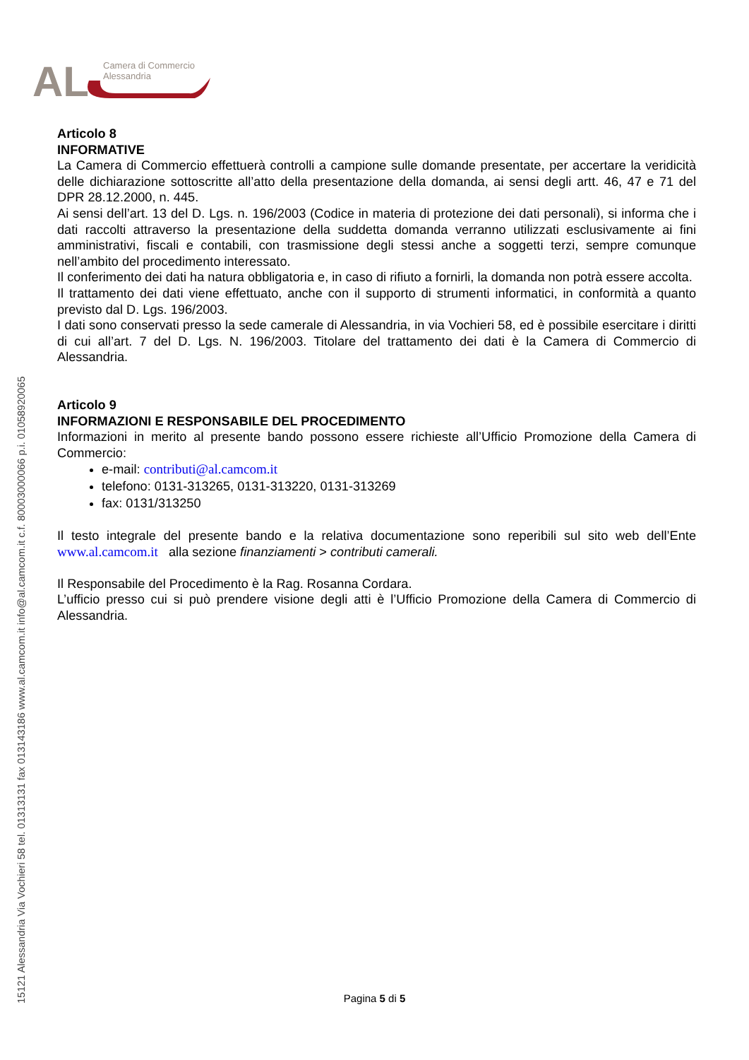AL
Camera di Commercio
Alessandria
15121 Alessandria Via Vochieri 58 tel. 01313131 fax 013143186 www.al.camcom.it info@al.camcom.it c.f. 80003000066 p.i. 01058920065
Articolo 8
INFORMATIVE
La Camera di Commercio effettuerà controlli a campione sulle domande presentate, per accertare la veridicità delle dichiarazione sottoscritte all’atto della presentazione della domanda, ai sensi degli artt. 46, 47 e 71 del DPR 28.12.2000, n. 445.
Ai sensi dell’art. 13 del D. Lgs. n. 196/2003 (Codice in materia di protezione dei dati personali), si informa che i dati raccolti attraverso la presentazione della suddetta domanda verranno utilizzati esclusivamente ai fini amministrativi, fiscali e contabili, con trasmissione degli stessi anche a soggetti terzi, sempre comunque nell’ambito del procedimento interessato.
Il conferimento dei dati ha natura obbligatoria e, in caso di rifiuto a fornirli, la domanda non potrà essere accolta.
Il trattamento dei dati viene effettuato, anche con il supporto di strumenti informatici, in conformità a quanto previsto dal D. Lgs. 196/2003.
I dati sono conservati presso la sede camerale di Alessandria, in via Vochieri 58, ed è possibile esercitare i diritti di cui all’art. 7 del D. Lgs. N. 196/2003. Titolare del trattamento dei dati è la Camera di Commercio di Alessandria.
Articolo 9
INFORMAZIONI E RESPONSABILE DEL PROCEDIMENTO
Informazioni in merito al presente bando possono essere richieste all’Ufficio Promozione della Camera di Commercio:
e-mail: contributi@al.camcom.it
telefono: 0131-313265, 0131-313220, 0131-313269
fax: 0131/313250
Il testo integrale del presente bando e la relativa documentazione sono reperibili sul sito web dell’Ente www.al.camcom.it alla sezione finanziamenti > contributi camerali.
Il Responsabile del Procedimento è la Rag. Rosanna Cordara.
L’ufficio presso cui si può prendere visione degli atti è l’Ufficio Promozione della Camera di Commercio di Alessandria.
Pagina 5 di 5